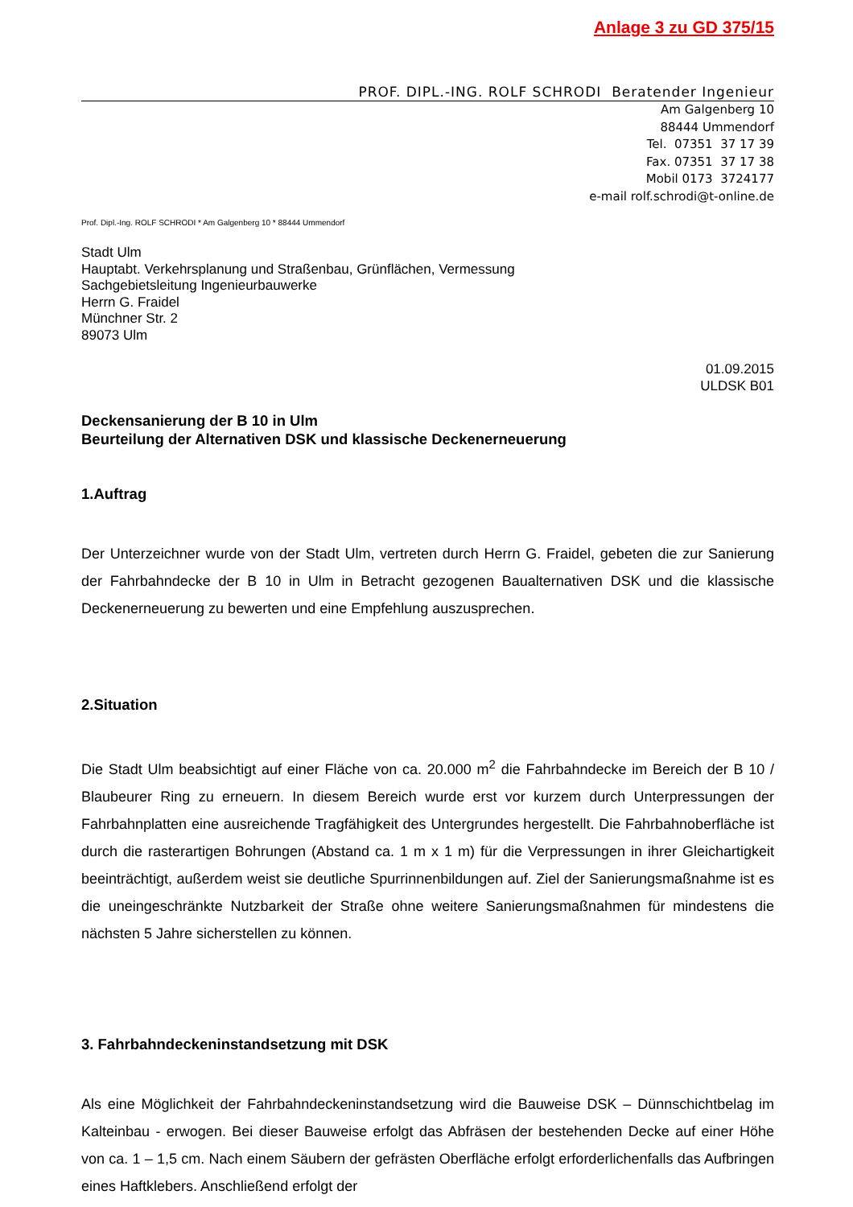Anlage 3 zu GD 375/15
PROF. DIPL.-ING. ROLF SCHRODI Beratender Ingenieur
Am Galgenberg 10
88444 Ummendorf
Tel. 07351 37 17 39
Fax. 07351 37 17 38
Mobil 0173 3724177
e-mail rolf.schrodi@t-online.de
Prof. Dipl.-Ing. ROLF SCHRODI * Am Galgenberg 10 * 88444 Ummendorf
Stadt Ulm
Hauptabt. Verkehrsplanung und Straßenbau, Grünflächen, Vermessung
Sachgebietsleitung Ingenieurbauwerke
Herrn G. Fraidel
Münchner Str. 2
89073 Ulm
01.09.2015
ULDSK B01
Deckensanierung der B 10 in Ulm
Beurteilung der Alternativen DSK und klassische Deckenerneuerung
1.Auftrag
Der Unterzeichner wurde von der Stadt Ulm, vertreten durch Herrn G. Fraidel, gebeten die zur Sanierung der Fahrbahndecke der B 10 in Ulm in Betracht gezogenen Baualternativen DSK und die klassische Deckenerneuerung zu bewerten und eine Empfehlung auszusprechen.
2.Situation
Die Stadt Ulm beabsichtigt auf einer Fläche von ca. 20.000 m<sup>2</sup> die Fahrbahndecke im Bereich der B 10 / Blaubeurer Ring zu erneuern. In diesem Bereich wurde erst vor kurzem durch Unterpressungen der Fahrbahnplatten eine ausreichende Tragfähigkeit des Untergrundes hergestellt. Die Fahrbahnoberfläche ist durch die rasterartigen Bohrungen (Abstand ca. 1 m x 1 m) für die Verpressungen in ihrer Gleichartigkeit beeinträchtigt, außerdem weist sie deutliche Spurrinnenbildungen auf. Ziel der Sanierungsmaßnahme ist es die uneingeschränkte Nutzbarkeit der Straße ohne weitere Sanierungsmaßnahmen für mindestens die nächsten 5 Jahre sicherstellen zu können.
3. Fahrbahndeckeninstandsetzung mit DSK
Als eine Möglichkeit der Fahrbahndeckeninstandsetzung wird die Bauweise DSK – Dünnschichtbelag im Kalteinbau - erwogen. Bei dieser Bauweise erfolgt das Abfräsen der bestehenden Decke auf einer Höhe von ca. 1 – 1,5 cm. Nach einem Säubern der gefrästen Oberfläche erfolgt erforderlichenfalls das Aufbringen eines Haftklebers. Anschließend erfolgt der